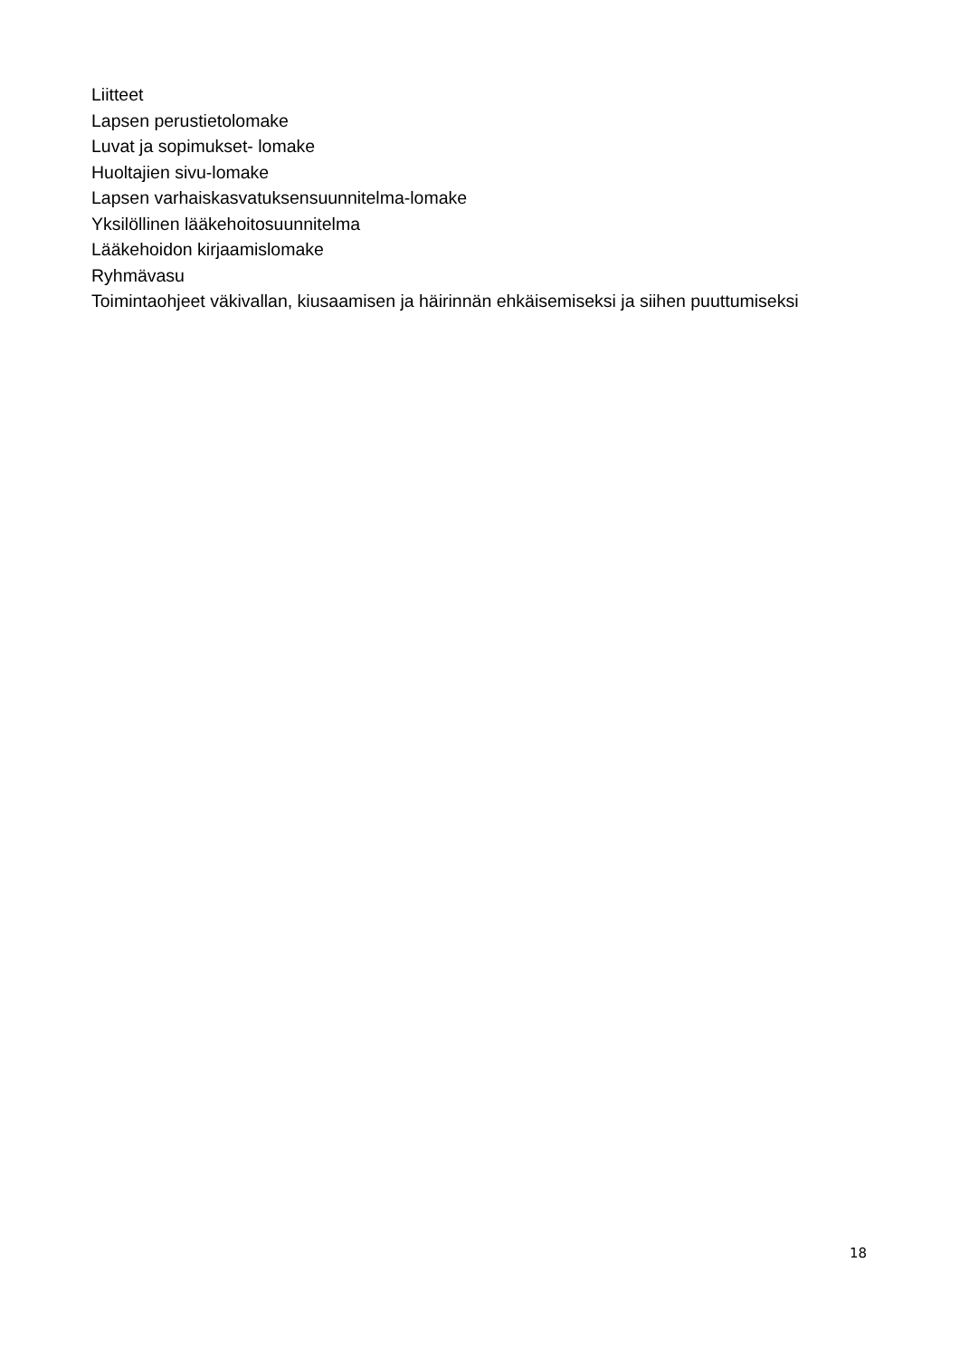Liitteet
Lapsen perustietolomake
Luvat ja sopimukset- lomake
Huoltajien sivu-lomake
Lapsen varhaiskasvatuksensuunnitelma-lomake
Yksilöllinen lääkehoitosuunnitelma
Lääkehoidon kirjaamislomake
Ryhmävasu
Toimintaohjeet väkivallan, kiusaamisen ja häirinnän ehkäisemiseksi ja siihen puuttumiseksi
18